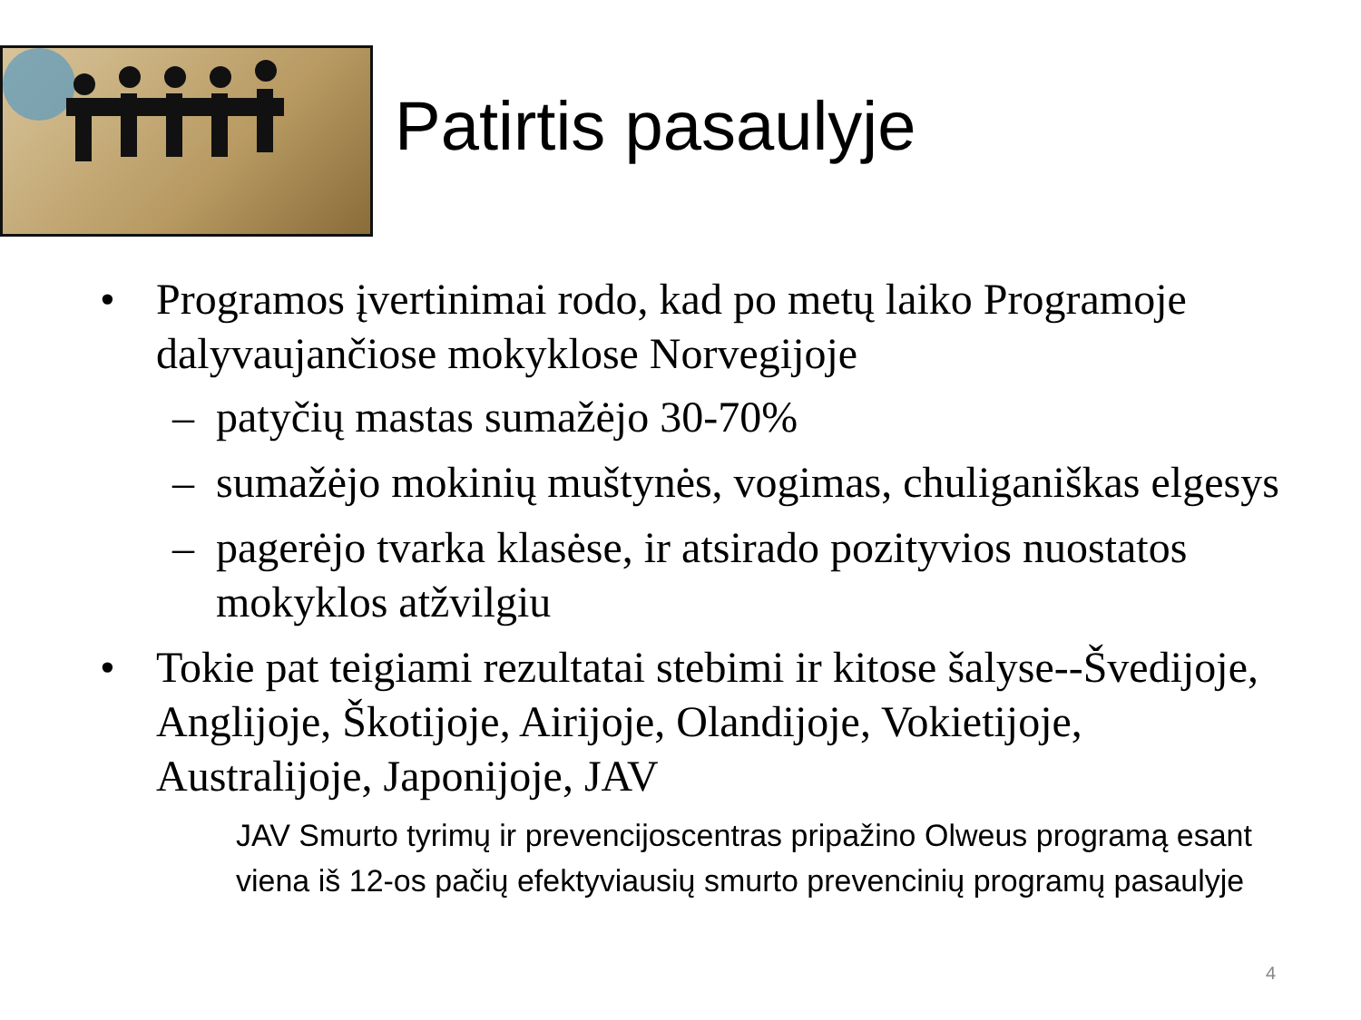Patirtis pasaulyje
• Programos įvertinimai rodo, kad po metų laiko Programoje dalyvaujančiose mokyklose Norvegijoje
– patyčių mastas sumažėjo 30-70%
– sumažėjo mokinių muštynės, vogimas, chuliganiškas elgesys
– pagerėjo tvarka klasėse, ir atsirado pozityvios nuostatos mokyklos atžvilgiu
• Tokie pat teigiami rezultatai stebimi ir kitose šalyse--Švedijoje, Anglijoje, Škotijoje, Airijoje, Olandijoje, Vokietijoje, Australijoje, Japonijoje, JAV
JAV Smurto tyrimų ir prevencijoscentras pripažino Olweus programą esant viena iš 12-os pačių efektyviausių smurto prevencinių programų pasaulyje
4